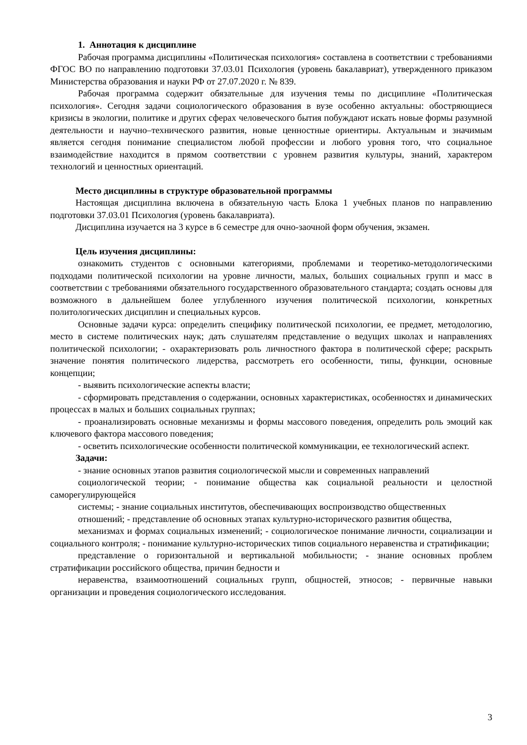1. Аннотация к дисциплине
Рабочая программа дисциплины «Политическая психология» составлена в соответствии с требованиями ФГОС ВО по направлению подготовки 37.03.01 Психология (уровень бакалавриат), утвержденного приказом Министерства образования и науки РФ от 27.07.2020 г. № 839.
Рабочая программа содержит обязательные для изучения темы по дисциплине «Политическая психология». Сегодня задачи социологического образования в вузе особенно актуальны: обостряющиеся кризисы в экологии, политике и других сферах человеческого бытия побуждают искать новые формы разумной деятельности и научно–технического развития, новые ценностные ориентиры. Актуальным и значимым является сегодня понимание специалистом любой профессии и любого уровня того, что социальное взаимодействие находится в прямом соответствии с уровнем развития культуры, знаний, характером технологий и ценностных ориентаций.
Место дисциплины в структуре образовательной программы
Настоящая дисциплина включена в обязательную часть Блока 1 учебных планов по направлению подготовки 37.03.01 Психология (уровень бакалавриата).
Дисциплина изучается на 3 курсе в 6 семестре для очно-заочной форм обучения, экзамен.
Цель изучения дисциплины:
ознакомить студентов с основными категориями, проблемами и теоретико-методологическими подходами политической психологии на уровне личности, малых, больших социальных групп и масс в соответствии с требованиями обязательного государственного образовательного стандарта; создать основы для возможного в дальнейшем более углубленного изучения политической психологии, конкретных политологических дисциплин и специальных курсов.
Основные задачи курса: определить специфику политической психологии, ее предмет, методологию, место в системе политических наук; дать слушателям представление о ведущих школах и направлениях политической психологии; - охарактеризовать роль личностного фактора в политической сфере; раскрыть значение понятия политического лидерства, рассмотреть его особенности, типы, функции, основные концепции;
- выявить психологические аспекты власти;
- сформировать представления о содержании, основных характеристиках, особенностях и динамических процессах в малых и больших социальных группах;
- проанализировать основные механизмы и формы массового поведения, определить роль эмоций как ключевого фактора массового поведения;
- осветить психологические особенности политической коммуникации, ее технологический аспект.
Задачи:
- знание основных этапов развития социологической мысли и современных направлений
социологической теории; - понимание общества как социальной реальности и целостной саморегулирующейся
системы; - знание социальных институтов, обеспечивающих воспроизводство общественных
отношений; - представление об основных этапах культурно-исторического развития общества,
механизмах и формах социальных изменений; - социологическое понимание личности, социализации и социального контроля; - понимание культурно-исторических типов социального неравенства и стратификации;
представление о горизонтальной и вертикальной мобильности; - знание основных проблем стратификации российского общества, причин бедности и
неравенства, взаимоотношений социальных групп, общностей, этносов; - первичные навыки организации и проведения социологического исследования.
3